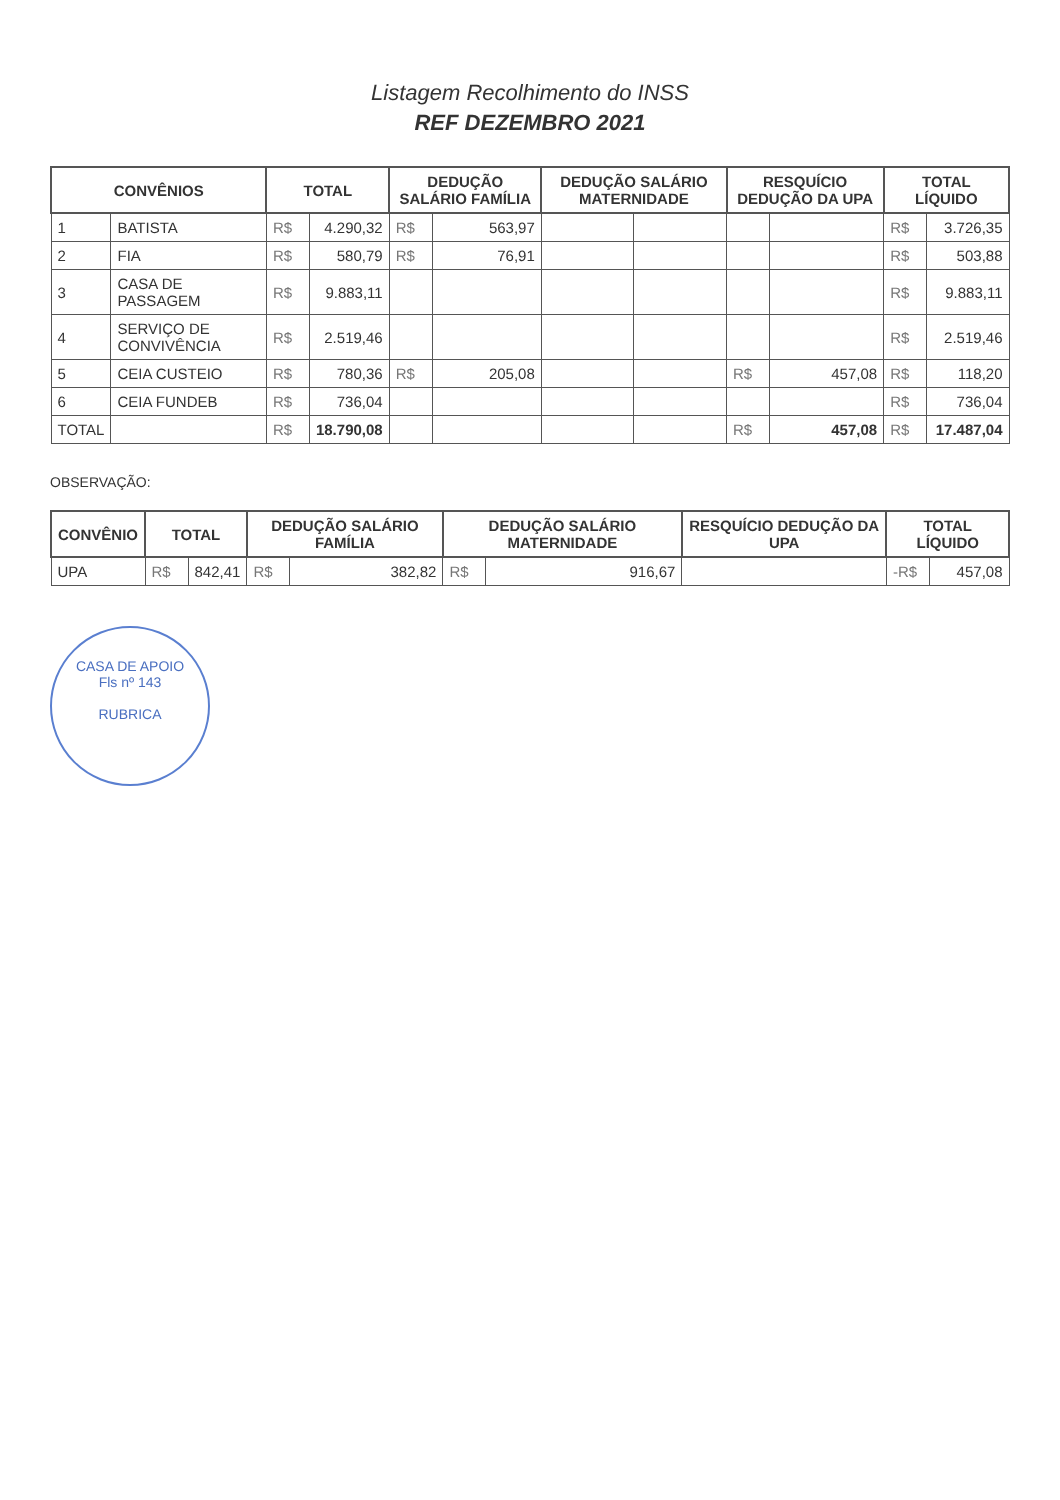Listagem Recolhimento do INSS
REF DEZEMBRO 2021
| CONVÊNIOS | | TOTAL | | DEDUÇÃO SALÁRIO FAMÍLIA | | DEDUÇÃO SALÁRIO MATERNIDADE | | RESQUÍCIO DEDUÇÃO DA UPA | | TOTAL LÍQUIDO | |
| --- | --- | --- | --- | --- | --- | --- | --- | --- | --- | --- | --- |
| 1 | BATISTA | R$ | 4.290,32 | R$ | 563,97 | | | | | R$ | 3.726,35 |
| 2 | FIA | R$ | 580,79 | R$ | 76,91 | | | | | R$ | 503,88 |
| 3 | CASA DE PASSAGEM | R$ | 9.883,11 | | | | | | | R$ | 9.883,11 |
| 4 | SERVIÇO DE CONVIVÊNCIA | R$ | 2.519,46 | | | | | | | R$ | 2.519,46 |
| 5 | CEIA CUSTEIO | R$ | 780,36 | R$ | 205,08 | | | R$ | 457,08 | R$ | 118,20 |
| 6 | CEIA FUNDEB | R$ | 736,04 | | | | | | | R$ | 736,04 |
| TOTAL | | R$ | 18.790,08 | | | | | R$ | 457,08 | R$ | 17.487,04 |
OBSERVAÇÃO:
| CONVÊNIO | TOTAL | | DEDUÇÃO SALÁRIO FAMÍLIA | | DEDUÇÃO SALÁRIO MATERNIDADE | | RESQUÍCIO DEDUÇÃO DA UPA | TOTAL LÍQUIDO | |
| --- | --- | --- | --- | --- | --- | --- | --- | --- | --- |
| UPA | R$ | 842,41 | R$ | 382,82 | R$ | 916,67 | | -R$ | 457,08 |
CASA DE APOIO
Fls nº 143
RUBRICA